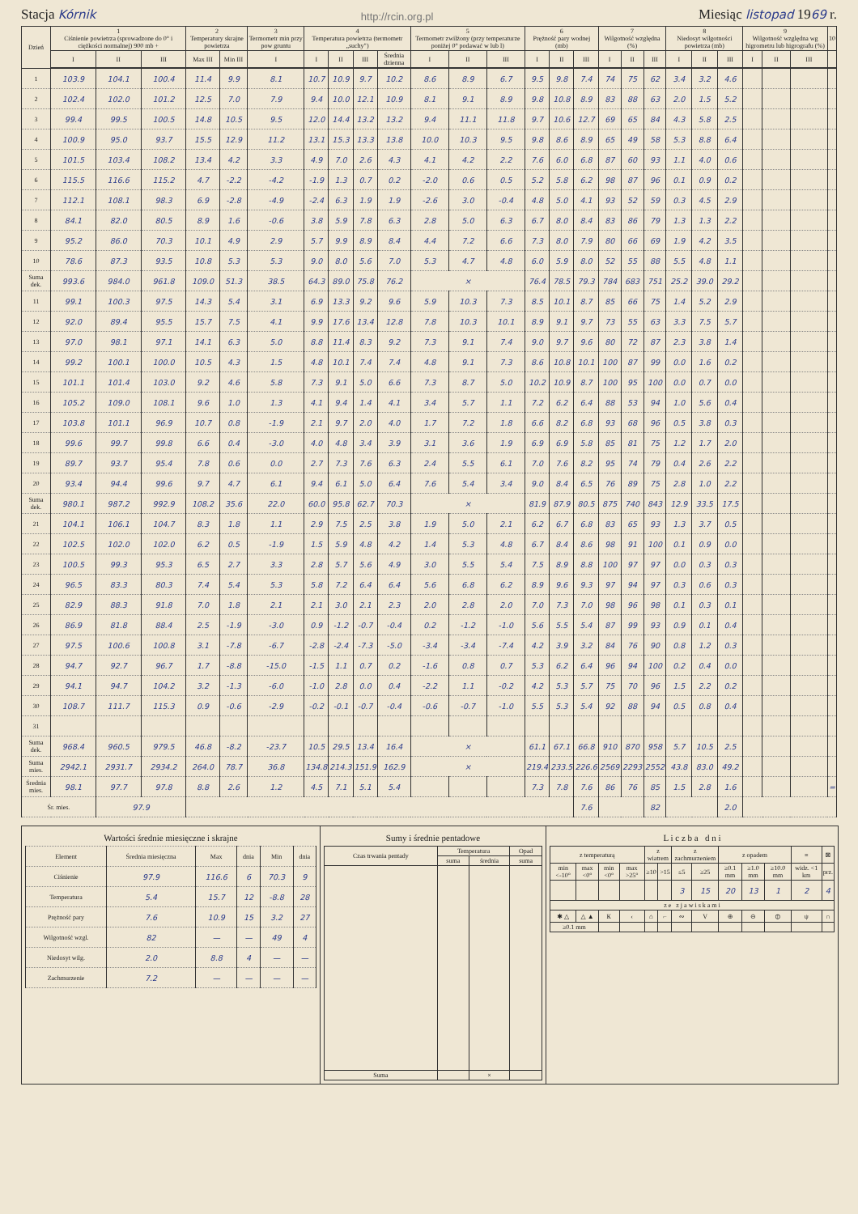Stacja Kórnik http://rcin.org.pl Miesiąc listopad 1969 r.
| Dzień | 1 Ciśnienie powietrza (sprowadzone do 0° i ciężkości normalnej) 900 mb + | | | 2 Temperatury skrajne powietrza | | 3 Termometr min przy pow gruntu | 4 Temperatura powietrza (termometr „suchy") | | | | 5 Termometr zwilżony (przy temperaturze poniżej 0° podawać w lub l) | | | 6 Prężność pary wodnej (mb) | | | 7 Wilgotność względna (%) | | | 8 Niedosyt wilgotności powietrza (mb) | | | 9 Wilgotność względna wg higrometru lub higrografu (%) | | | 10 |
| --- | --- | --- | --- | --- | --- | --- | --- | --- | --- | --- | --- | --- | --- | --- | --- | --- | --- | --- | --- | --- | --- | --- | --- | --- | --- | --- |
| | I | II | III | Max III | Min III | I | I | II | III | Średnia dzienna | I | II | III | I | II | III | I | II | III | I | II | III | I | II | III | |
| 1 | 103.9 | 104.1 | 100.4 | 11.4 | 9.9 | 8.1 | 10.7 | 10.9 | 9.7 | 10.2 | 8.6 | 8.9 | 6.7 | 9.5 | 9.8 | 7.4 | 74 | 75 | 62 | 3.4 | 3.2 | 4.6 | | | | |
| 2 | 102.4 | 102.0 | 101.2 | 12.5 | 7.0 | 7.9 | 9.4 | 10.0 | 12.1 | 10.9 | 8.1 | 9.1 | 8.9 | 9.8 | 10.8 | 8.9 | 83 | 88 | 63 | 2.0 | 1.5 | 5.2 | | | | |
| 3 | 99.4 | 99.5 | 100.5 | 14.8 | 10.5 | 9.5 | 12.0 | 14.4 | 13.2 | 13.2 | 9.4 | 11.1 | 11.8 | 9.7 | 10.6 | 12.7 | 69 | 65 | 84 | 4.3 | 5.8 | 2.5 | | | | |
| 4 | 100.9 | 95.0 | 93.7 | 15.5 | 12.9 | 11.2 | 13.1 | 15.3 | 13.3 | 13.8 | 10.0 | 10.3 | 9.5 | 9.8 | 8.6 | 8.9 | 65 | 49 | 58 | 5.3 | 8.8 | 6.4 | | | | |
| 5 | 101.5 | 103.4 | 108.2 | 13.4 | 4.2 | 3.3 | 4.9 | 7.0 | 2.6 | 4.3 | 4.1 | 4.2 | 2.2 | 7.6 | 6.0 | 6.8 | 87 | 60 | 93 | 1.1 | 4.0 | 0.6 | | | | |
| 6 | 115.5 | 116.6 | 115.2 | 4.7 | -2.2 | -4.2 | -1.9 | 1.3 | 0.7 | 0.2 | -2.0 | 0.6 | 0.5 | 5.2 | 5.8 | 6.2 | 98 | 87 | 96 | 0.1 | 0.9 | 0.2 | | | | |
| 7 | 112.1 | 108.1 | 98.3 | 6.9 | -2.8 | -4.9 | -2.4 | 6.3 | 1.9 | 1.9 | -2.6 | 3.0 | -0.4 | 4.8 | 5.0 | 4.1 | 93 | 52 | 59 | 0.3 | 4.5 | 2.9 | | | | |
| 8 | 84.1 | 82.0 | 80.5 | 8.9 | 1.6 | -0.6 | 3.8 | 5.9 | 7.8 | 6.3 | 2.8 | 5.0 | 6.3 | 6.7 | 8.0 | 8.4 | 83 | 86 | 79 | 1.3 | 1.3 | 2.2 | | | | |
| 9 | 95.2 | 86.0 | 70.3 | 10.1 | 4.9 | 2.9 | 5.7 | 9.9 | 8.9 | 8.4 | 4.4 | 7.2 | 6.6 | 7.3 | 8.0 | 7.9 | 80 | 66 | 69 | 1.9 | 4.2 | 3.5 | | | | |
| 10 | 78.6 | 87.3 | 93.5 | 10.8 | 5.3 | 5.3 | 9.0 | 8.0 | 5.6 | 7.0 | 5.3 | 4.7 | 4.8 | 6.0 | 5.9 | 8.0 | 52 | 55 | 88 | 5.5 | 4.8 | 1.1 | | | | |
| Suma dek. | 993.6 | 984.0 | 961.8 | 109.0 | 51.3 | 38.5 | 64.3 | 89.0 | 75.8 | 76.2 | × | | | 76.4 | 78.5 | 79.3 | 784 | 683 | 751 | 25.2 | 39.0 | 29.2 | | | | |
| 11 | 99.1 | 100.3 | 97.5 | 14.3 | 5.4 | 3.1 | 6.9 | 13.3 | 9.2 | 9.6 | 5.9 | 10.3 | 7.3 | 8.5 | 10.1 | 8.7 | 85 | 66 | 75 | 1.4 | 5.2 | 2.9 | | | | |
| 12 | 92.0 | 89.4 | 95.5 | 15.7 | 7.5 | 4.1 | 9.9 | 17.6 | 13.4 | 12.8 | 7.8 | 10.3 | 10.1 | 8.9 | 9.1 | 9.7 | 73 | 55 | 63 | 3.3 | 7.5 | 5.7 | | | | |
| 13 | 97.0 | 98.1 | 97.1 | 14.1 | 6.3 | 5.0 | 8.8 | 11.4 | 8.3 | 9.2 | 7.3 | 9.1 | 7.4 | 9.0 | 9.7 | 9.6 | 80 | 72 | 87 | 2.3 | 3.8 | 1.4 | | | | |
| 14 | 99.2 | 100.1 | 100.0 | 10.5 | 4.3 | 1.5 | 4.8 | 10.1 | 7.4 | 7.4 | 4.8 | 9.1 | 7.3 | 8.6 | 10.8 | 10.1 | 100 | 87 | 99 | 0.0 | 1.6 | 0.2 | | | | |
| 15 | 101.1 | 101.4 | 103.0 | 9.2 | 4.6 | 5.8 | 7.3 | 9.1 | 5.0 | 6.6 | 7.3 | 8.7 | 5.0 | 10.2 | 10.9 | 8.7 | 100 | 95 | 100 | 0.0 | 0.7 | 0.0 | | | | |
| 16 | 105.2 | 109.0 | 108.1 | 9.6 | 1.0 | 1.3 | 4.1 | 9.4 | 1.4 | 4.1 | 3.4 | 5.7 | 1.1 | 7.2 | 6.2 | 6.4 | 88 | 53 | 94 | 1.0 | 5.6 | 0.4 | | | | |
| 17 | 103.8 | 101.1 | 96.9 | 10.7 | 0.8 | -1.9 | 2.1 | 9.7 | 2.0 | 4.0 | 1.7 | 7.2 | 1.8 | 6.6 | 8.2 | 6.8 | 93 | 68 | 96 | 0.5 | 3.8 | 0.3 | | | | |
| 18 | 99.6 | 99.7 | 99.8 | 6.6 | 0.4 | -3.0 | 4.0 | 4.8 | 3.4 | 3.9 | 3.1 | 3.6 | 1.9 | 6.9 | 6.9 | 5.8 | 85 | 81 | 75 | 1.2 | 1.7 | 2.0 | | | | |
| 19 | 89.7 | 93.7 | 95.4 | 7.8 | 0.6 | 0.0 | 2.7 | 7.3 | 7.6 | 6.3 | 2.4 | 5.5 | 6.1 | 7.0 | 7.6 | 8.2 | 95 | 74 | 79 | 0.4 | 2.6 | 2.2 | | | | |
| 20 | 93.4 | 94.4 | 99.6 | 9.7 | 4.7 | 6.1 | 9.4 | 6.1 | 5.0 | 6.4 | 7.6 | 5.4 | 3.4 | 9.0 | 8.4 | 6.5 | 76 | 89 | 75 | 2.8 | 1.0 | 2.2 | | | | |
| Suma dek. | 980.1 | 987.2 | 992.9 | 108.2 | 35.6 | 22.0 | 60.0 | 95.8 | 62.7 | 70.3 | × | | | 81.9 | 87.9 | 80.5 | 875 | 740 | 843 | 12.9 | 33.5 | 17.5 | | | | |
| 21 | 104.1 | 106.1 | 104.7 | 8.3 | 1.8 | 1.1 | 2.9 | 7.5 | 2.5 | 3.8 | 1.9 | 5.0 | 2.1 | 6.2 | 6.7 | 6.8 | 83 | 65 | 93 | 1.3 | 3.7 | 0.5 | | | | |
| 22 | 102.5 | 102.0 | 102.0 | 6.2 | 0.5 | -1.9 | 1.5 | 5.9 | 4.8 | 4.2 | 1.4 | 5.3 | 4.8 | 6.7 | 8.4 | 8.6 | 98 | 91 | 100 | 0.1 | 0.9 | 0.0 | | | | |
| 23 | 100.5 | 99.3 | 95.3 | 6.5 | 2.7 | 3.3 | 2.8 | 5.7 | 5.6 | 4.9 | 3.0 | 5.5 | 5.4 | 7.5 | 8.9 | 8.8 | 100 | 97 | 97 | 0.0 | 0.3 | 0.3 | | | | |
| 24 | 96.5 | 83.3 | 80.3 | 7.4 | 5.4 | 5.3 | 5.8 | 7.2 | 6.4 | 6.4 | 5.6 | 6.8 | 6.2 | 8.9 | 9.6 | 9.3 | 97 | 94 | 97 | 0.3 | 0.6 | 0.3 | | | | |
| 25 | 82.9 | 88.3 | 91.8 | 7.0 | 1.8 | 2.1 | 2.1 | 3.0 | 2.1 | 2.3 | 2.0 | 2.8 | 2.0 | 7.0 | 7.3 | 7.0 | 98 | 96 | 98 | 0.1 | 0.3 | 0.1 | | | | |
| 26 | 86.9 | 81.8 | 88.4 | 2.5 | -1.9 | -3.0 | 0.9 | -1.2 | -0.7 | -0.4 | 0.2 | -1.2 | -1.0 | 5.6 | 5.5 | 5.4 | 87 | 99 | 93 | 0.9 | 0.1 | 0.4 | | | | |
| 27 | 97.5 | 100.6 | 100.8 | 3.1 | -7.8 | -6.7 | -2.8 | -2.4 | -7.3 | -5.0 | -3.4 | -3.4 | -7.4 | 4.2 | 3.9 | 3.2 | 84 | 76 | 90 | 0.8 | 1.2 | 0.3 | | | | |
| 28 | 94.7 | 92.7 | 96.7 | 1.7 | -8.8 | -15.0 | -1.5 | 1.1 | 0.7 | 0.2 | -1.6 | 0.8 | 0.7 | 5.3 | 6.2 | 6.4 | 96 | 94 | 100 | 0.2 | 0.4 | 0.0 | | | | |
| 29 | 94.1 | 94.7 | 104.2 | 3.2 | -1.3 | -6.0 | -1.0 | 2.8 | 0.0 | 0.4 | -2.2 | 1.1 | -0.2 | 4.2 | 5.3 | 5.7 | 75 | 70 | 96 | 1.5 | 2.2 | 0.2 | | | | |
| 30 | 108.7 | 111.7 | 115.3 | 0.9 | -0.6 | -2.9 | -0.2 | -0.1 | -0.7 | -0.4 | -0.6 | -0.7 | -1.0 | 5.5 | 5.3 | 5.4 | 92 | 88 | 94 | 0.5 | 0.8 | 0.4 | | | | |
| 31 | | | | | | | | | | | | | | | | | | | | | | | | | | |
| Suma dek. | 968.4 | 960.5 | 979.5 | 46.8 | -8.2 | -23.7 | 10.5 | 29.5 | 13.4 | 16.4 | × | | | 61.1 | 67.1 | 66.8 | 910 | 870 | 958 | 5.7 | 10.5 | 2.5 | | | | |
| Suma mies. | 2942.1 | 2931.7 | 2934.2 | 264.0 | 78.7 | 36.8 | 134.8 | 214.3 | 151.9 | 162.9 | × | | | 219.4 | 233.5 | 226.6 | 2569 | 2293 | 2552 | 43.8 | 83.0 | 49.2 | | | | |
| Średnia mies. | 98.1 | 97.7 | 97.8 | 8.8 | 2.6 | 1.2 | 4.5 | 7.1 | 5.1 | 5.4 | | | | 7.3 | 7.8 | 7.6 | 86 | 76 | 85 | 1.5 | 2.8 | 1.6 | | | | = |
| Śr. mies. | | 97.9 | | | | | | | | | | | | | | 7.6 | | | 82 | | | 2.0 | | | | |
Wartości średnie miesięczne i skrajne
| Element | Średnia miesięczna | Max | dnia | Min | dnia |
| Ciśnienie | 97.9 | 116.6 | 6 | 70.3 | 9 |
| Temperatura | 5.4 | 15.7 | 12 | -8.8 | 28 |
| Prężność pary | 7.6 | 10.9 | 15 | 3.2 | 27 |
| Wilgotność wzgl. | 82 | — | — | 49 | 4 |
| Niedosyt wilg. | 2.0 | 8.8 | 4 | — | — |
| Zachmurzenie | 7.2 | — | — | — | — |
Sumy i średnie pentadowe
| Czas trwania pentady | Temperatura | | Opad |
| --- | --- | --- | --- |
| | suma | średnia | suma |
| Suma | | × | |
L i c z b a d n i
| z temperaturą | | | | z wiatrem | | z zachmurzeniem | | z opadem | | | ≡ | ⊠ |
| --- | --- | --- | --- | --- | --- | --- | --- | --- | --- | --- | --- | --- |
| min <-10° | max <0° | min <0° | max >25° | ≥10 | >15 | ≤5 | ≥25 | ≥0.1 mm | ≥1.0 mm | ≥10.0 mm | widz. <1 km | prz. |
| | | | | | | 3 | 15 | 20 | 13 | 1 | 2 | 4 |
| z e z j a w i s k a m i | | | | | | | | | | | | |
| ✱ △ | △ ▲ | К | ‹ | ⌂ | ⌐ | ∾ | V | ⊕ | ⊖ | ⦶ | ψ | ∩ |
| ≥0.1 mm | | | | | | | | | | | | |